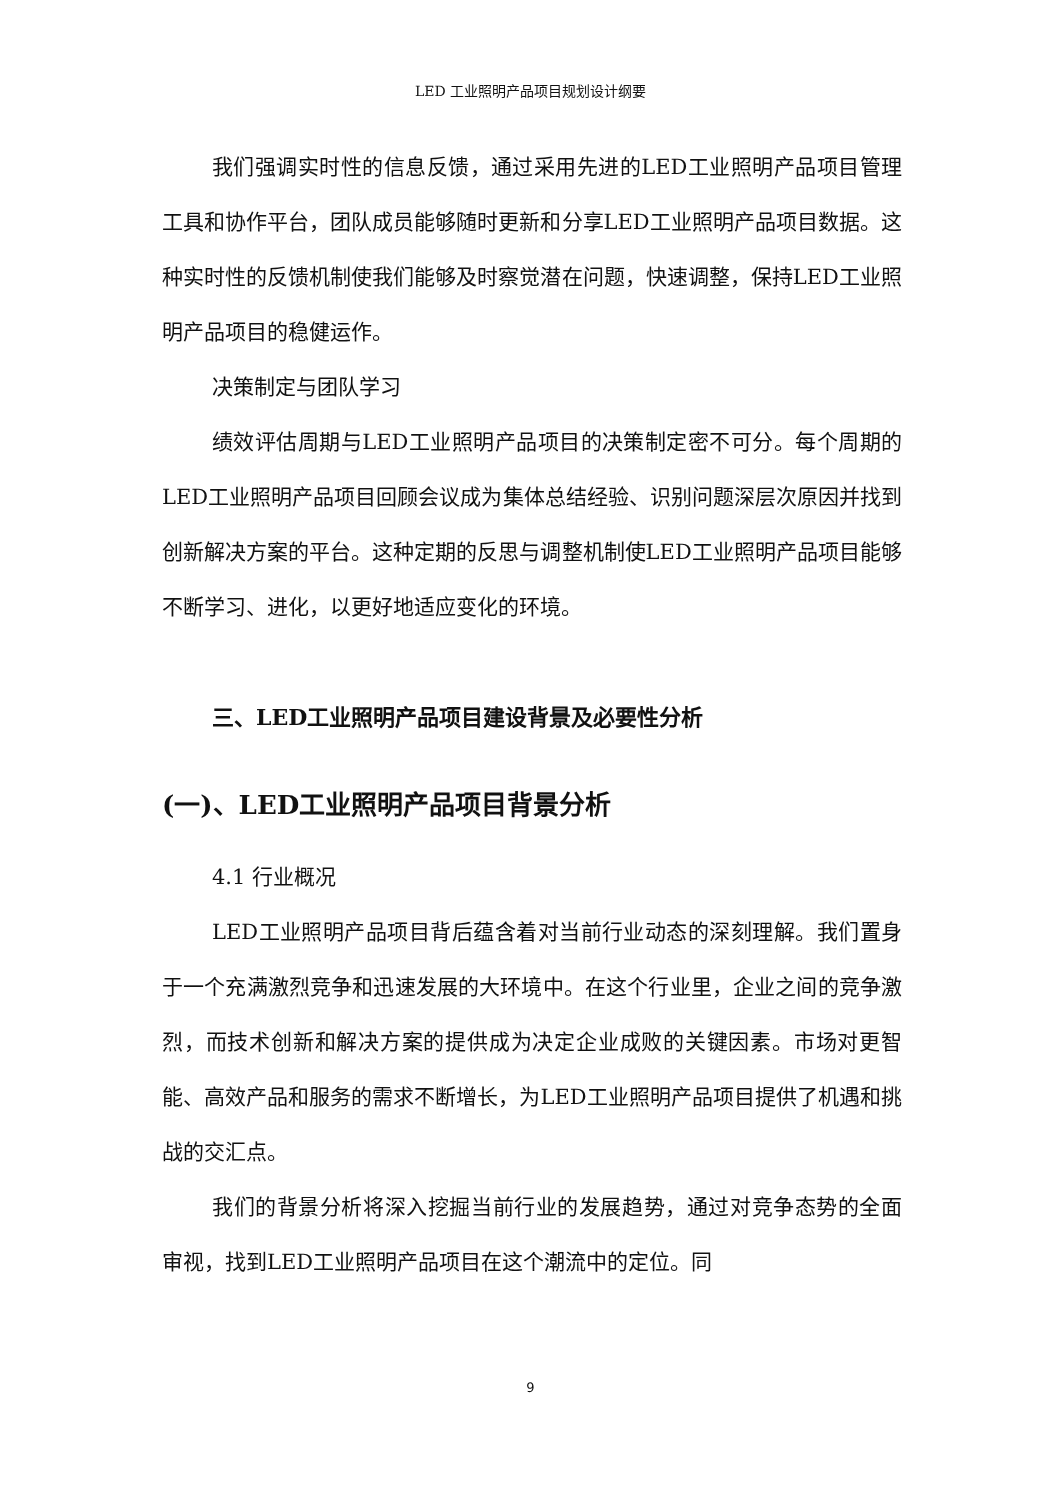LED 工业照明产品项目规划设计纲要
我们强调实时性的信息反馈，通过采用先进的LED工业照明产品项目管理工具和协作平台，团队成员能够随时更新和分享LED工业照明产品项目数据。这种实时性的反馈机制使我们能够及时察觉潜在问题，快速调整，保持LED工业照明产品项目的稳健运作。
决策制定与团队学习
绩效评估周期与LED工业照明产品项目的决策制定密不可分。每个周期的LED工业照明产品项目回顾会议成为集体总结经验、识别问题深层次原因并找到创新解决方案的平台。这种定期的反思与调整机制使LED工业照明产品项目能够不断学习、进化，以更好地适应变化的环境。
三、LED工业照明产品项目建设背景及必要性分析
(一)、LED工业照明产品项目背景分析
4.1 行业概况
LED工业照明产品项目背后蕴含着对当前行业动态的深刻理解。我们置身于一个充满激烈竞争和迅速发展的大环境中。在这个行业里，企业之间的竞争激烈，而技术创新和解决方案的提供成为决定企业成败的关键因素。市场对更智能、高效产品和服务的需求不断增长，为LED工业照明产品项目提供了机遇和挑战的交汇点。
我们的背景分析将深入挖掘当前行业的发展趋势，通过对竞争态势的全面审视，找到LED工业照明产品项目在这个潮流中的定位。同
9